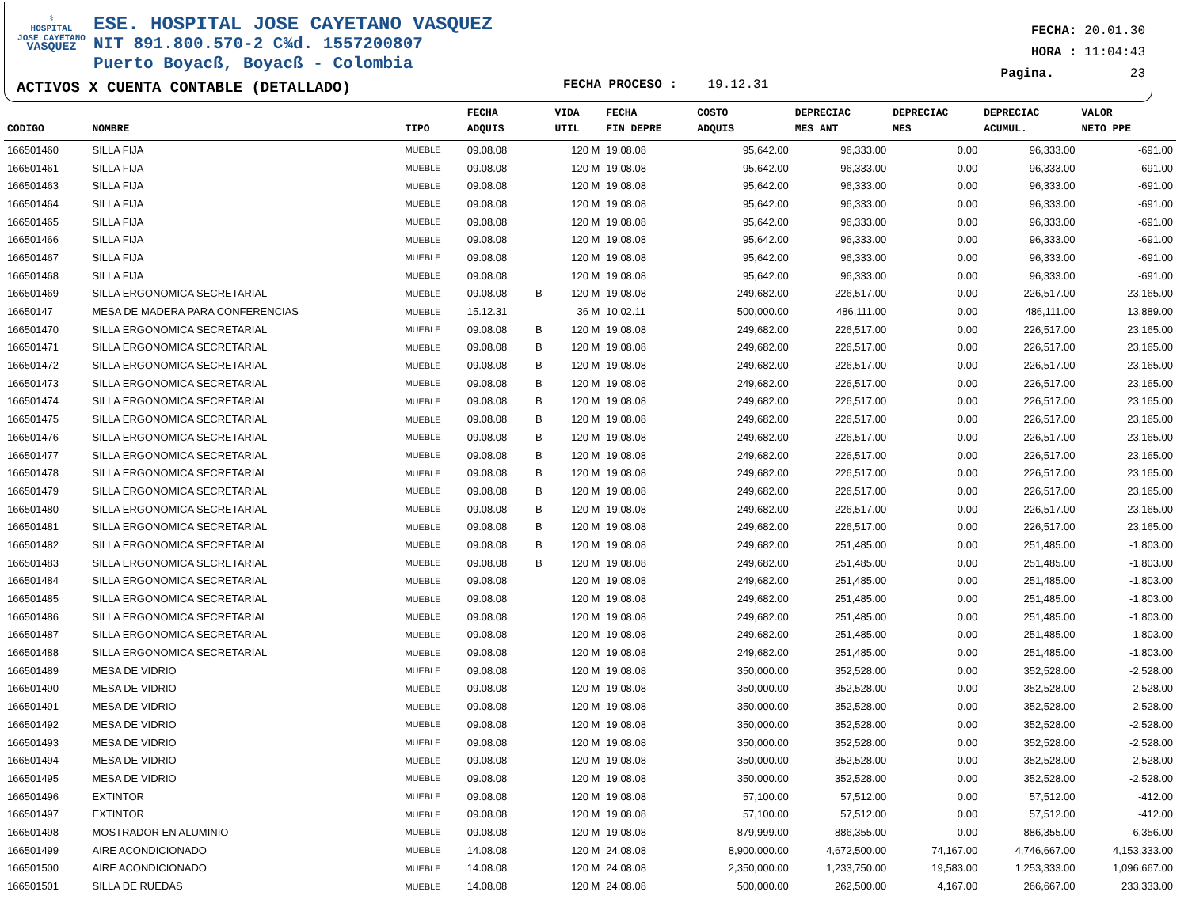⚕
HOSPITAL
JOSE CAYETANO
VASQUEZ
ESE. HOSPITAL JOSE CAYETANO VASQUEZ
NIT 891.800.570-2 C¾d. 1557200807
Puerto Boyacß, Boyacß - Colombia
ACTIVOS X CUENTA CONTABLE (DETALLADO)
FECHA PROCESO : 19.12.31
FECHA: 20.01.30
HORA : 11:04:43
Pagina. 23
| CODIGO | NOMBRE | TIPO | FECHA ADQUIS | | VIDA UTIL | FECHA FIN DEPRE | COSTO ADQUIS | DEPRECIAC MES ANT | DEPRECIAC MES | DEPRECIAC ACUMUL. | VALOR NETO PPE |
| --- | --- | --- | --- | --- | --- | --- | --- | --- | --- | --- | --- |
| 166501460 | SILLA FIJA | MUEBLE | 09.08.08 | | 120 M | 19.08.08 | 95,642.00 | 96,333.00 | 0.00 | 96,333.00 | -691.00 |
| 166501461 | SILLA FIJA | MUEBLE | 09.08.08 | | 120 M | 19.08.08 | 95,642.00 | 96,333.00 | 0.00 | 96,333.00 | -691.00 |
| 166501463 | SILLA FIJA | MUEBLE | 09.08.08 | | 120 M | 19.08.08 | 95,642.00 | 96,333.00 | 0.00 | 96,333.00 | -691.00 |
| 166501464 | SILLA FIJA | MUEBLE | 09.08.08 | | 120 M | 19.08.08 | 95,642.00 | 96,333.00 | 0.00 | 96,333.00 | -691.00 |
| 166501465 | SILLA FIJA | MUEBLE | 09.08.08 | | 120 M | 19.08.08 | 95,642.00 | 96,333.00 | 0.00 | 96,333.00 | -691.00 |
| 166501466 | SILLA FIJA | MUEBLE | 09.08.08 | | 120 M | 19.08.08 | 95,642.00 | 96,333.00 | 0.00 | 96,333.00 | -691.00 |
| 166501467 | SILLA FIJA | MUEBLE | 09.08.08 | | 120 M | 19.08.08 | 95,642.00 | 96,333.00 | 0.00 | 96,333.00 | -691.00 |
| 166501468 | SILLA FIJA | MUEBLE | 09.08.08 | | 120 M | 19.08.08 | 95,642.00 | 96,333.00 | 0.00 | 96,333.00 | -691.00 |
| 166501469 | SILLA ERGONOMICA SECRETARIAL | MUEBLE | 09.08.08 | B | 120 M | 19.08.08 | 249,682.00 | 226,517.00 | 0.00 | 226,517.00 | 23,165.00 |
| 16650147 | MESA DE MADERA PARA CONFERENCIAS | MUEBLE | 15.12.31 | | 36 M | 10.02.11 | 500,000.00 | 486,111.00 | 0.00 | 486,111.00 | 13,889.00 |
| 166501470 | SILLA ERGONOMICA SECRETARIAL | MUEBLE | 09.08.08 | B | 120 M | 19.08.08 | 249,682.00 | 226,517.00 | 0.00 | 226,517.00 | 23,165.00 |
| 166501471 | SILLA ERGONOMICA SECRETARIAL | MUEBLE | 09.08.08 | B | 120 M | 19.08.08 | 249,682.00 | 226,517.00 | 0.00 | 226,517.00 | 23,165.00 |
| 166501472 | SILLA ERGONOMICA SECRETARIAL | MUEBLE | 09.08.08 | B | 120 M | 19.08.08 | 249,682.00 | 226,517.00 | 0.00 | 226,517.00 | 23,165.00 |
| 166501473 | SILLA ERGONOMICA SECRETARIAL | MUEBLE | 09.08.08 | B | 120 M | 19.08.08 | 249,682.00 | 226,517.00 | 0.00 | 226,517.00 | 23,165.00 |
| 166501474 | SILLA ERGONOMICA SECRETARIAL | MUEBLE | 09.08.08 | B | 120 M | 19.08.08 | 249,682.00 | 226,517.00 | 0.00 | 226,517.00 | 23,165.00 |
| 166501475 | SILLA ERGONOMICA SECRETARIAL | MUEBLE | 09.08.08 | B | 120 M | 19.08.08 | 249,682.00 | 226,517.00 | 0.00 | 226,517.00 | 23,165.00 |
| 166501476 | SILLA ERGONOMICA SECRETARIAL | MUEBLE | 09.08.08 | B | 120 M | 19.08.08 | 249,682.00 | 226,517.00 | 0.00 | 226,517.00 | 23,165.00 |
| 166501477 | SILLA ERGONOMICA SECRETARIAL | MUEBLE | 09.08.08 | B | 120 M | 19.08.08 | 249,682.00 | 226,517.00 | 0.00 | 226,517.00 | 23,165.00 |
| 166501478 | SILLA ERGONOMICA SECRETARIAL | MUEBLE | 09.08.08 | B | 120 M | 19.08.08 | 249,682.00 | 226,517.00 | 0.00 | 226,517.00 | 23,165.00 |
| 166501479 | SILLA ERGONOMICA SECRETARIAL | MUEBLE | 09.08.08 | B | 120 M | 19.08.08 | 249,682.00 | 226,517.00 | 0.00 | 226,517.00 | 23,165.00 |
| 166501480 | SILLA ERGONOMICA SECRETARIAL | MUEBLE | 09.08.08 | B | 120 M | 19.08.08 | 249,682.00 | 226,517.00 | 0.00 | 226,517.00 | 23,165.00 |
| 166501481 | SILLA ERGONOMICA SECRETARIAL | MUEBLE | 09.08.08 | B | 120 M | 19.08.08 | 249,682.00 | 226,517.00 | 0.00 | 226,517.00 | 23,165.00 |
| 166501482 | SILLA ERGONOMICA SECRETARIAL | MUEBLE | 09.08.08 | B | 120 M | 19.08.08 | 249,682.00 | 251,485.00 | 0.00 | 251,485.00 | -1,803.00 |
| 166501483 | SILLA ERGONOMICA SECRETARIAL | MUEBLE | 09.08.08 | B | 120 M | 19.08.08 | 249,682.00 | 251,485.00 | 0.00 | 251,485.00 | -1,803.00 |
| 166501484 | SILLA ERGONOMICA SECRETARIAL | MUEBLE | 09.08.08 | | 120 M | 19.08.08 | 249,682.00 | 251,485.00 | 0.00 | 251,485.00 | -1,803.00 |
| 166501485 | SILLA ERGONOMICA SECRETARIAL | MUEBLE | 09.08.08 | | 120 M | 19.08.08 | 249,682.00 | 251,485.00 | 0.00 | 251,485.00 | -1,803.00 |
| 166501486 | SILLA ERGONOMICA SECRETARIAL | MUEBLE | 09.08.08 | | 120 M | 19.08.08 | 249,682.00 | 251,485.00 | 0.00 | 251,485.00 | -1,803.00 |
| 166501487 | SILLA ERGONOMICA SECRETARIAL | MUEBLE | 09.08.08 | | 120 M | 19.08.08 | 249,682.00 | 251,485.00 | 0.00 | 251,485.00 | -1,803.00 |
| 166501488 | SILLA ERGONOMICA SECRETARIAL | MUEBLE | 09.08.08 | | 120 M | 19.08.08 | 249,682.00 | 251,485.00 | 0.00 | 251,485.00 | -1,803.00 |
| 166501489 | MESA DE VIDRIO | MUEBLE | 09.08.08 | | 120 M | 19.08.08 | 350,000.00 | 352,528.00 | 0.00 | 352,528.00 | -2,528.00 |
| 166501490 | MESA DE VIDRIO | MUEBLE | 09.08.08 | | 120 M | 19.08.08 | 350,000.00 | 352,528.00 | 0.00 | 352,528.00 | -2,528.00 |
| 166501491 | MESA DE VIDRIO | MUEBLE | 09.08.08 | | 120 M | 19.08.08 | 350,000.00 | 352,528.00 | 0.00 | 352,528.00 | -2,528.00 |
| 166501492 | MESA DE VIDRIO | MUEBLE | 09.08.08 | | 120 M | 19.08.08 | 350,000.00 | 352,528.00 | 0.00 | 352,528.00 | -2,528.00 |
| 166501493 | MESA DE VIDRIO | MUEBLE | 09.08.08 | | 120 M | 19.08.08 | 350,000.00 | 352,528.00 | 0.00 | 352,528.00 | -2,528.00 |
| 166501494 | MESA DE VIDRIO | MUEBLE | 09.08.08 | | 120 M | 19.08.08 | 350,000.00 | 352,528.00 | 0.00 | 352,528.00 | -2,528.00 |
| 166501495 | MESA DE VIDRIO | MUEBLE | 09.08.08 | | 120 M | 19.08.08 | 350,000.00 | 352,528.00 | 0.00 | 352,528.00 | -2,528.00 |
| 166501496 | EXTINTOR | MUEBLE | 09.08.08 | | 120 M | 19.08.08 | 57,100.00 | 57,512.00 | 0.00 | 57,512.00 | -412.00 |
| 166501497 | EXTINTOR | MUEBLE | 09.08.08 | | 120 M | 19.08.08 | 57,100.00 | 57,512.00 | 0.00 | 57,512.00 | -412.00 |
| 166501498 | MOSTRADOR EN ALUMINIO | MUEBLE | 09.08.08 | | 120 M | 19.08.08 | 879,999.00 | 886,355.00 | 0.00 | 886,355.00 | -6,356.00 |
| 166501499 | AIRE ACONDICIONADO | MUEBLE | 14.08.08 | | 120 M | 24.08.08 | 8,900,000.00 | 4,672,500.00 | 74,167.00 | 4,746,667.00 | 4,153,333.00 |
| 166501500 | AIRE ACONDICIONADO | MUEBLE | 14.08.08 | | 120 M | 24.08.08 | 2,350,000.00 | 1,233,750.00 | 19,583.00 | 1,253,333.00 | 1,096,667.00 |
| 166501501 | SILLA DE RUEDAS | MUEBLE | 14.08.08 | | 120 M | 24.08.08 | 500,000.00 | 262,500.00 | 4,167.00 | 266,667.00 | 233,333.00 |